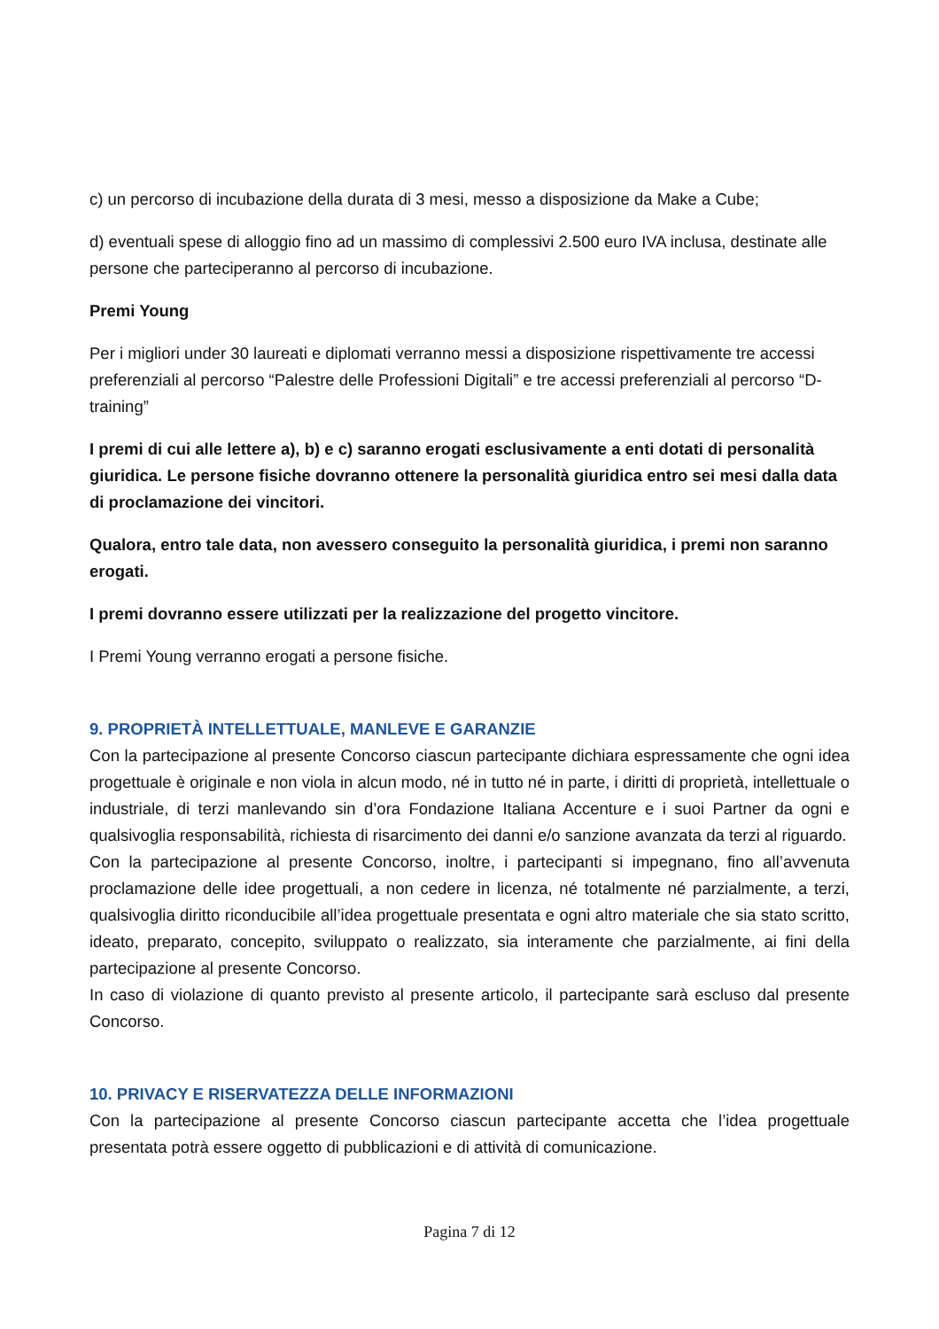c) un percorso di incubazione della durata di 3 mesi, messo a disposizione da Make a Cube;
d) eventuali spese di alloggio fino ad un massimo di complessivi 2.500 euro IVA inclusa, destinate alle persone che parteciperanno al percorso di incubazione.
Premi Young
Per i migliori under 30 laureati e diplomati verranno messi a disposizione rispettivamente tre accessi preferenziali al percorso “Palestre delle Professioni Digitali” e tre accessi preferenziali al percorso “D-training”
I premi di cui alle lettere a), b) e c) saranno erogati esclusivamente a enti dotati di personalità giuridica. Le persone fisiche dovranno ottenere la personalità giuridica entro sei mesi dalla data di proclamazione dei vincitori.
Qualora, entro tale data, non avessero conseguito la personalità giuridica, i premi non saranno erogati.
I premi dovranno essere utilizzati per la realizzazione del progetto vincitore.
I Premi Young verranno erogati a persone fisiche.
9. PROPRIETÀ INTELLETTUALE, MANLEVE E GARANZIE
Con la partecipazione al presente Concorso ciascun partecipante dichiara espressamente che ogni idea progettuale è originale e non viola in alcun modo, né in tutto né in parte, i diritti di proprietà, intellettuale o industriale, di terzi manlevando sin d’ora Fondazione Italiana Accenture e i suoi Partner da ogni e qualsivoglia responsabilità, richiesta di risarcimento dei danni e/o sanzione avanzata da terzi al riguardo.
Con la partecipazione al presente Concorso, inoltre, i partecipanti si impegnano, fino all’avvenuta proclamazione delle idee progettuali, a non cedere in licenza, né totalmente né parzialmente, a terzi, qualsivoglia diritto riconducibile all’idea progettuale presentata e ogni altro materiale che sia stato scritto, ideato, preparato, concepito, sviluppato o realizzato, sia interamente che parzialmente, ai fini della partecipazione al presente Concorso.
In caso di violazione di quanto previsto al presente articolo, il partecipante sarà escluso dal presente Concorso.
10. PRIVACY E RISERVATEZZA DELLE INFORMAZIONI
Con la partecipazione al presente Concorso ciascun partecipante accetta che l’idea progettuale presentata potrà essere oggetto di pubblicazioni e di attività di comunicazione.
Pagina 7 di 12